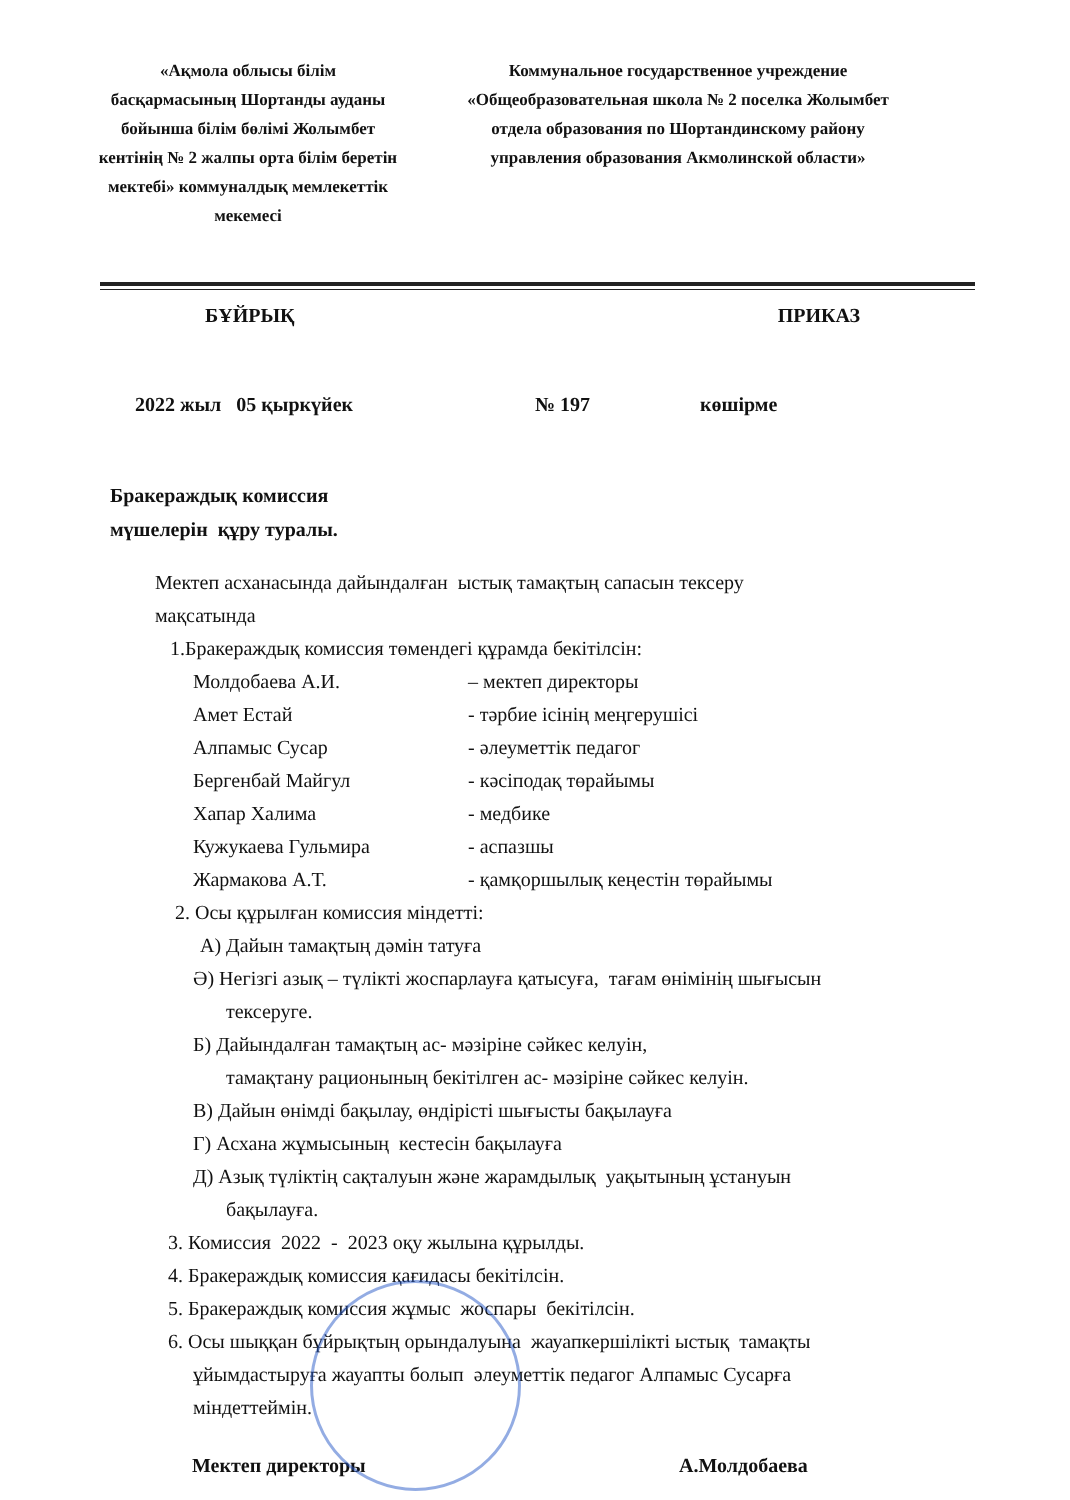«Ақмола облысы білім басқармасының Шортанды ауданы бойынша білім бөлімі Жолымбет кентінің № 2 жалпы орта білім беретін мектебі» коммуналдық мемлекеттік мекемесі
Коммунальное государственное учреждение «Общеобразовательная школа № 2 поселка Жолымбет отдела образования по Шортандинскому району управления образования Акмолинской области»
БҰЙРЫҚ ПРИКАЗ
2022 жыл 05 қыркүйек № 197 көшірме
Бракераждық комиссия
мүшелерін құру туралы.
Мектеп асханасында дайындалған ыстық тамақтың сапасын тексеру
мақсатында
1.Бракераждық комиссия төмендегі құрамда бекітілсін:
| Молдобаева А.И. | – мектеп директоры |
| Амет Естай | - тәрбие ісінің меңгерушісі |
| Алпамыс Сусар | - әлеуметтік педагог |
| Бергенбай Майгул | - кәсіподақ төрайымы |
| Хапар Халима | - медбике |
| Кужукаева Гульмира | - аспазшы |
| Жармакова А.Т. | - қамқоршылық кеңестін төрайымы |
2. Осы құрылған комиссия міндетті:
А) Дайын тамақтың дәмін татуға
Ә) Негізгі азық – түлікті жоспарлауға қатысуға, тағам өнімінің шығысын
тексеруге.
Б) Дайындалған тамақтың ас- мәзіріне сәйкес келуін,
тамақтану рационының бекітілген ас- мәзіріне сәйкес келуін.
В) Дайын өнімді бақылау, өндірісті шығысты бақылауға
Г) Асхана жұмысының кестесін бақылауға
Д) Азық түліктің сақталуын және жарамдылық уақытының ұстануын
бақылауға.
3. Комиссия 2022 - 2023 оқу жылына құрылды.
4. Бракераждық комиссия қағидасы бекітілсін.
5. Бракераждық комиссия жұмыс жоспары бекітілсін.
6. Осы шыққан бұйрықтың орындалуына жауапкершілікті ыстық тамақты
ұйымдастыруға жауапты болып әлеуметтік педагог Алпамыс Сусарға
міндеттеймін.
Мектеп директоры А.Молдобаева